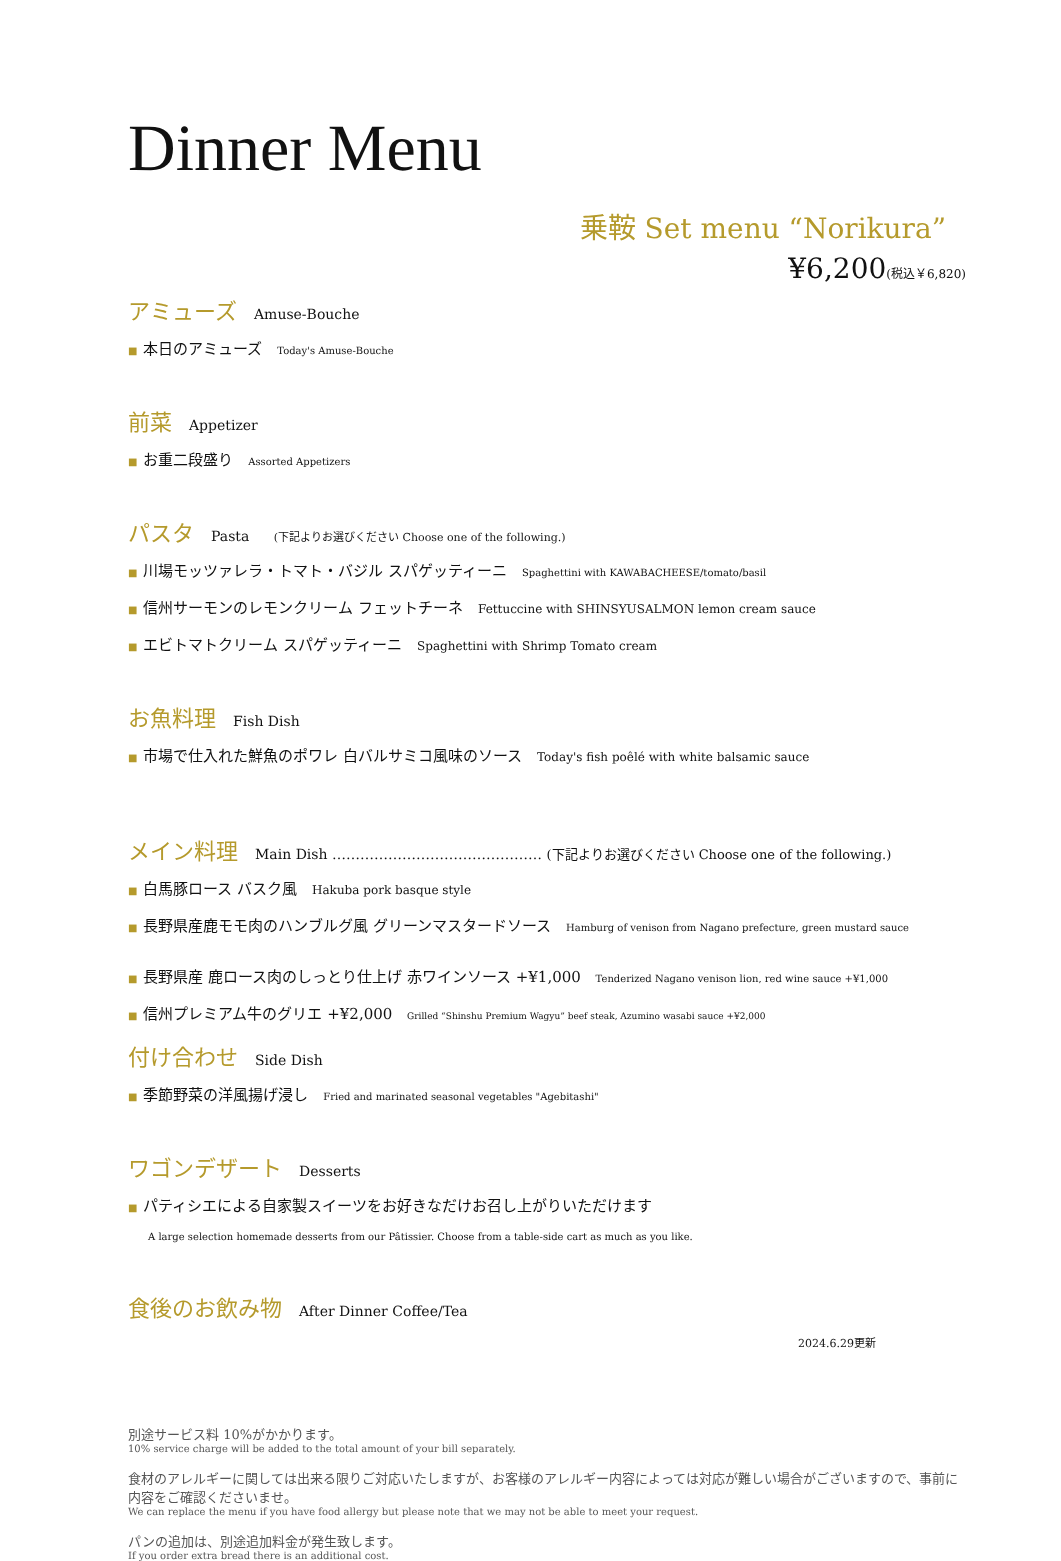Dinner Menu
乗鞍 Set menu “Norikura”
¥6,200(税込￥6,820)
アミューズ Amuse-Bouche
■ 本日のアミューズ Today's Amuse-Bouche
前菜 Appetizer
■ お重二段盛り Assorted Appetizers
パスタ Pasta (下記よりお選びください Choose one of the following.)
■ 川場モッツァレラ・トマト・バジル スパゲッティーニ Spaghettini with KAWABACHEESE/tomato/basil
■ 信州サーモンのレモンクリーム フェットチーネ Fettuccine with SHINSYUSALMON lemon cream sauce
■ エビトマトクリーム スパゲッティーニ Spaghettini with Shrimp Tomato cream
お魚料理 Fish Dish
■ 市場で仕入れた鮮魚のポワレ 白バルサミコ風味のソース Today's fish poêlé with white balsamic sauce
メイン料理 Main Dish ……………………………………… (下記よりお選びください Choose one of the following.)
■ 白馬豚ロース バスク風 Hakuba pork basque style
■ 長野県産鹿モモ肉のハンブルグ風 グリーンマスタードソース Hamburg of venison from Nagano prefecture, green mustard sauce
■ 長野県産 鹿ロース肉のしっとり仕上げ 赤ワインソース +¥1,000 Tenderized Nagano venison lion, red wine sauce +¥1,000
■ 信州プレミアム牛のグリエ +¥2,000 Grilled “Shinshu Premium Wagyu” beef steak, Azumino wasabi sauce +¥2,000
付け合わせ Side Dish
■ 季節野菜の洋風揚げ浸し Fried and marinated seasonal vegetables "Agebitashi"
ワゴンデザート Desserts
■ パティシエによる自家製スイーツをお好きなだけお召し上がりいただけます
A large selection homemade desserts from our Pâtissier. Choose from a table-side cart as much as you like.
食後のお飲み物 After Dinner Coffee/Tea
2024.6.29更新
別途サービス料 10%がかかります。
10% service charge will be added to the total amount of your bill separately.
食材のアレルギーに関しては出来る限りご対応いたしますが、お客様のアレルギー内容によっては対応が難しい場合がございますので、事前に内容をご確認くださいませ。
We can replace the menu if you have food allergy but please note that we may not be able to meet your request.
パンの追加は、別途追加料金が発生致します。
If you order extra bread there is an additional cost.